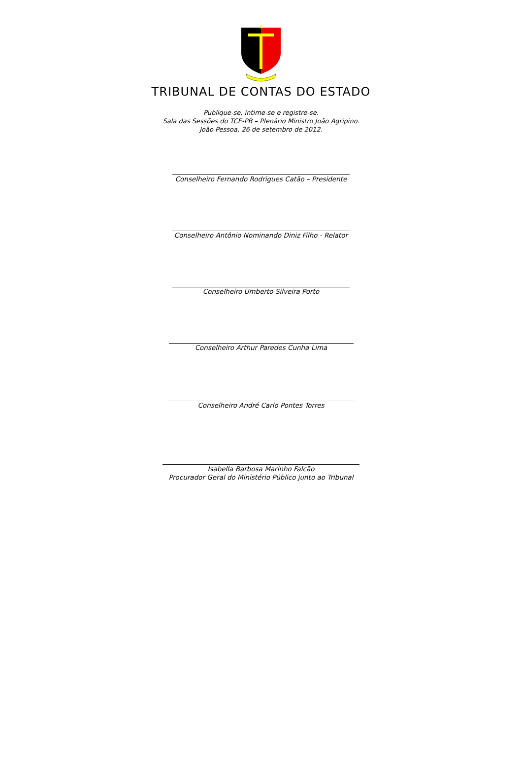TRIBUNAL DE CONTAS DO ESTADO
Publique-se, intime-se e registre-se.
Sala das Sessões do TCE-PB – Plenário Ministro João Agripino.
João Pessoa, 26 de setembro de 2012.
Conselheiro Fernando Rodrigues Catão – Presidente
Conselheiro Antônio Nominando Diniz Filho - Relator
Conselheiro Umberto Silveira Porto
Conselheiro Arthur Paredes Cunha Lima
Conselheiro André Carlo Pontes Torres
Isabella Barbosa Marinho Falcão
Procurador Geral do Ministério Público junto ao Tribunal